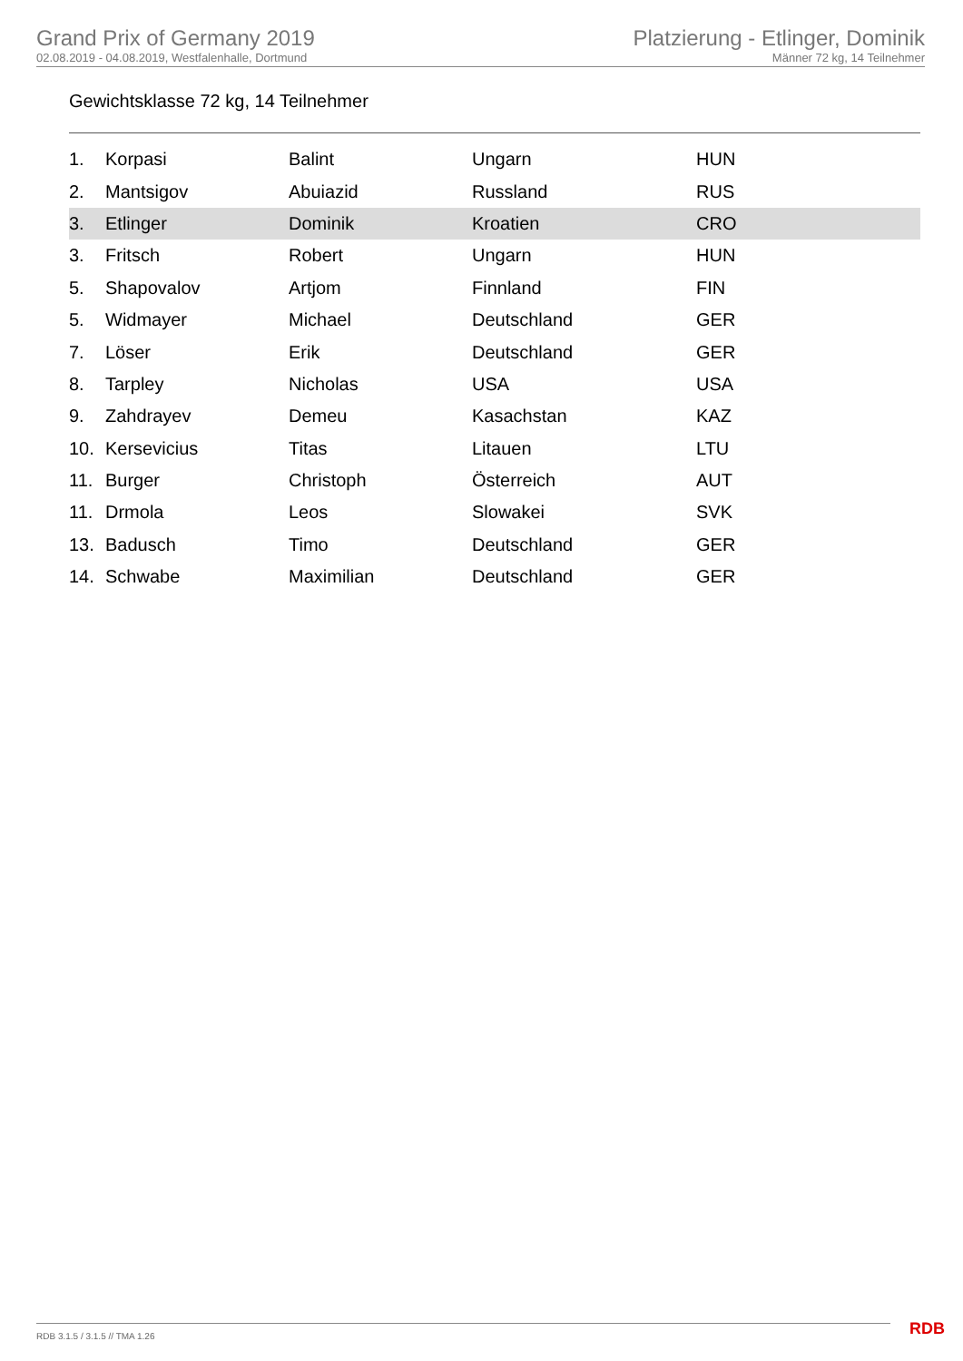Grand Prix of Germany 2019
02.08.2019 - 04.08.2019, Westfalenhalle, Dortmund
Platzierung - Etlinger, Dominik
Männer 72 kg, 14 Teilnehmer
Gewichtsklasse 72 kg, 14 Teilnehmer
| 1. | Korpasi | Balint | Ungarn | HUN |
| 2. | Mantsigov | Abuiazid | Russland | RUS |
| 3. | Etlinger | Dominik | Kroatien | CRO |
| 3. | Fritsch | Robert | Ungarn | HUN |
| 5. | Shapovalov | Artjom | Finnland | FIN |
| 5. | Widmayer | Michael | Deutschland | GER |
| 7. | Löser | Erik | Deutschland | GER |
| 8. | Tarpley | Nicholas | USA | USA |
| 9. | Zahdrayev | Demeu | Kasachstan | KAZ |
| 10. | Kersevicius | Titas | Litauen | LTU |
| 11. | Burger | Christoph | Österreich | AUT |
| 11. | Drmola | Leos | Slowakei | SVK |
| 13. | Badusch | Timo | Deutschland | GER |
| 14. | Schwabe | Maximilian | Deutschland | GER |
RDB 3.1.5 / 3.1.5 // TMA 1.26 RDB